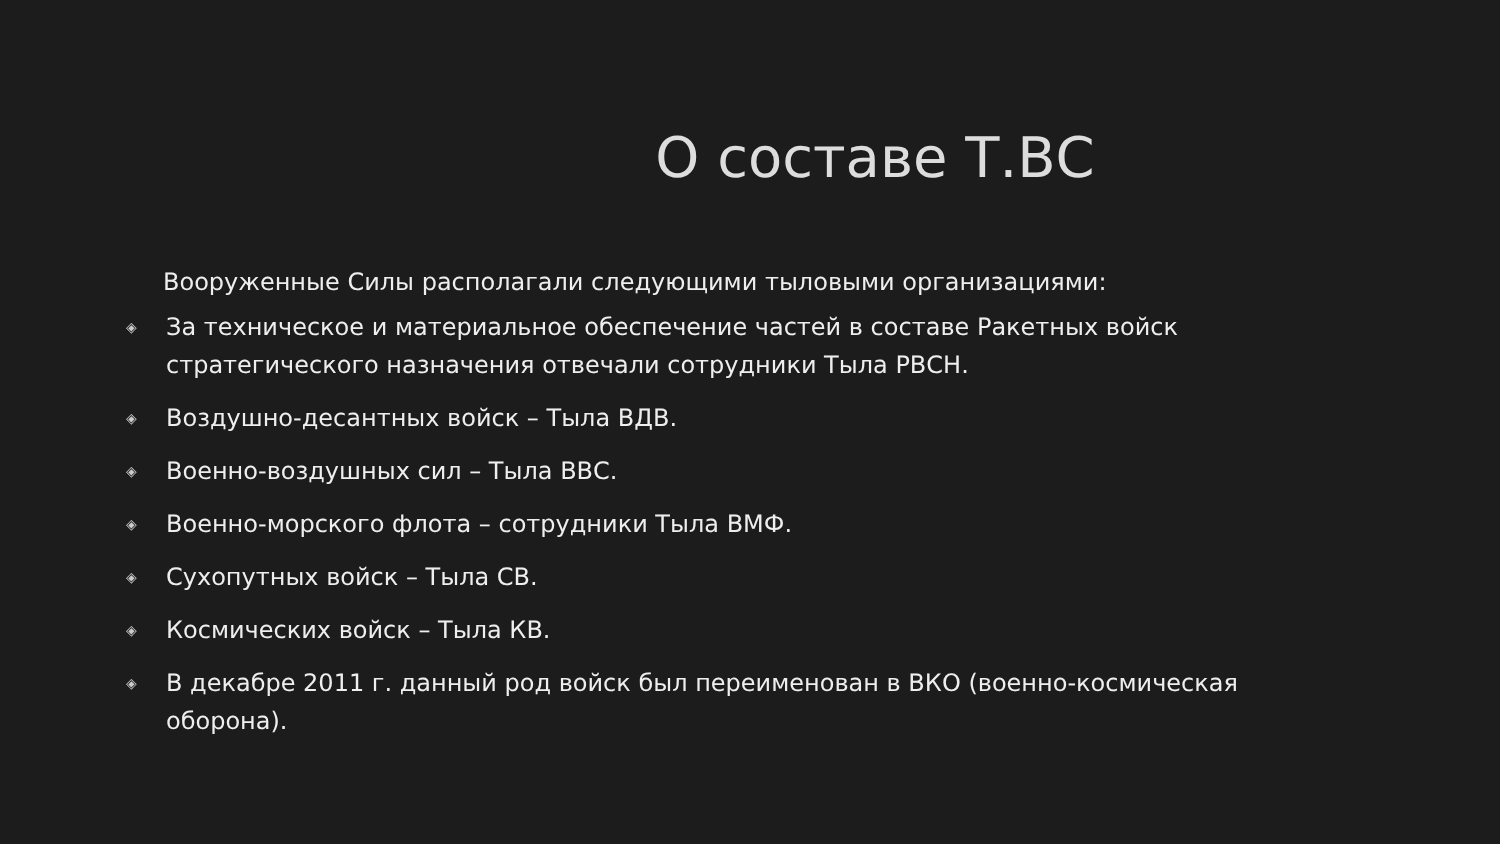О составе Т.ВС
Вооруженные Силы располагали следующими тыловыми организациями:
◈ За техническое и материальное обеспечение частей в составе Ракетных войск стратегического назначения отвечали сотрудники Тыла РВСН.
◈ Воздушно-десантных войск – Тыла ВДВ.
◈ Военно-воздушных сил – Тыла ВВС.
◈ Военно-морского флота – сотрудники Тыла ВМФ.
◈ Сухопутных войск – Тыла СВ.
◈ Космических войск – Тыла КВ.
◈ В декабре 2011 г. данный род войск был переименован в ВКО (военно-космическая оборона).